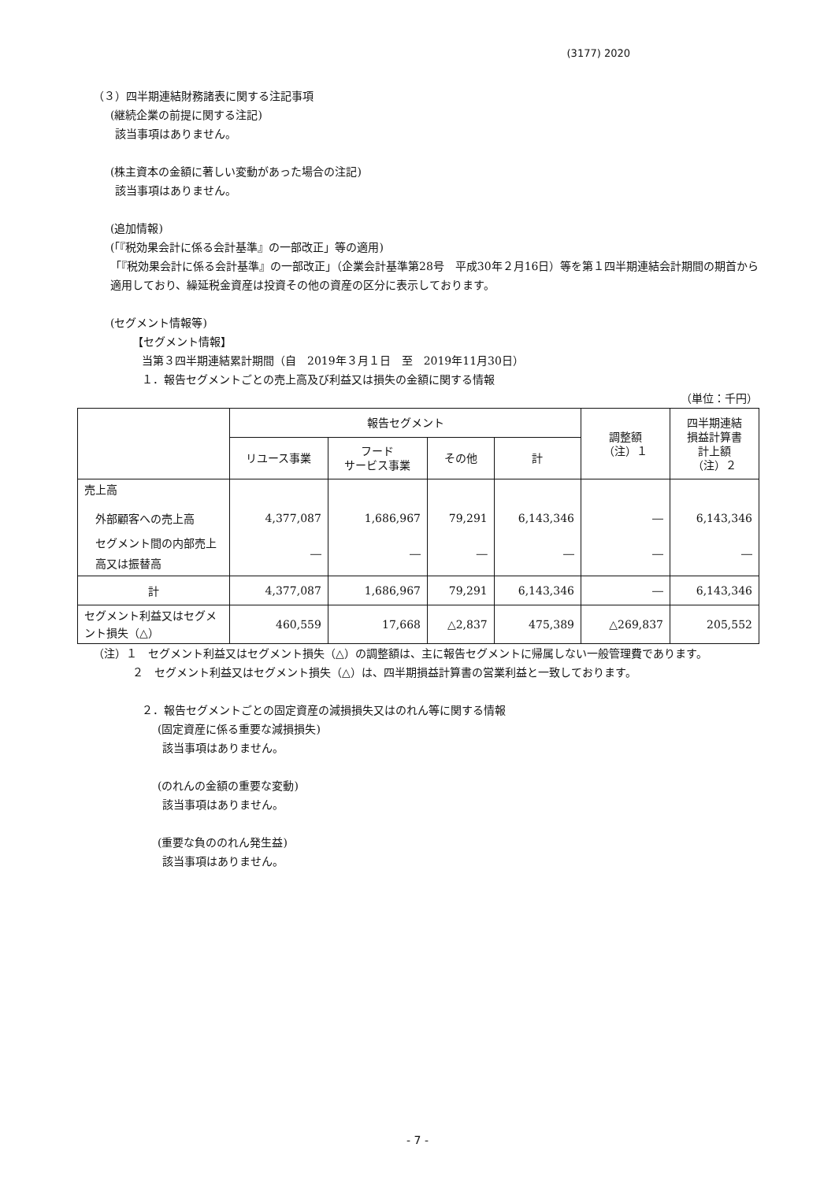(3177) 2020
（３）四半期連結財務諸表に関する注記事項
(継続企業の前提に関する注記)
該当事項はありません。
(株主資本の金額に著しい変動があった場合の注記)
該当事項はありません。
(追加情報)
(「『税効果会計に係る会計基準』の一部改正」等の適用)
「『税効果会計に係る会計基準』の一部改正」（企業会計基準第28号　平成30年２月16日）等を第１四半期連結会計期間の期首から適用しており、繰延税金資産は投資その他の資産の区分に表示しております。
(セグメント情報等)
【セグメント情報】
当第３四半期連結累計期間（自　2019年３月１日　至　2019年11月30日）
１．報告セグメントごとの売上高及び利益又は損失の金額に関する情報
（単位：千円）
| | 報告セグメント | | | | 調整額 （注）１ | 四半期連結 損益計算書 計上額 （注）２ |
| --- | --- | --- | --- | --- | --- | --- |
| | リユース事業 | フード サービス事業 | その他 | 計 | | |
| 売上高 | | | | | | |
| 外部顧客への売上高 | 4,377,087 | 1,686,967 | 79,291 | 6,143,346 | ― | 6,143,346 |
| セグメント間の内部売上高又は振替高 | ― | ― | ― | ― | ― | ― |
| 計 | 4,377,087 | 1,686,967 | 79,291 | 6,143,346 | ― | 6,143,346 |
| セグメント利益又はセグメント損失（△） | 460,559 | 17,668 | △2,837 | 475,389 | △269,837 | 205,552 |
（注）１　セグメント利益又はセグメント損失（△）の調整額は、主に報告セグメントに帰属しない一般管理費であります。
２　セグメント利益又はセグメント損失（△）は、四半期損益計算書の営業利益と一致しております。
２．報告セグメントごとの固定資産の減損損失又はのれん等に関する情報
(固定資産に係る重要な減損損失)
該当事項はありません。
(のれんの金額の重要な変動)
該当事項はありません。
(重要な負ののれん発生益)
該当事項はありません。
- 7 -